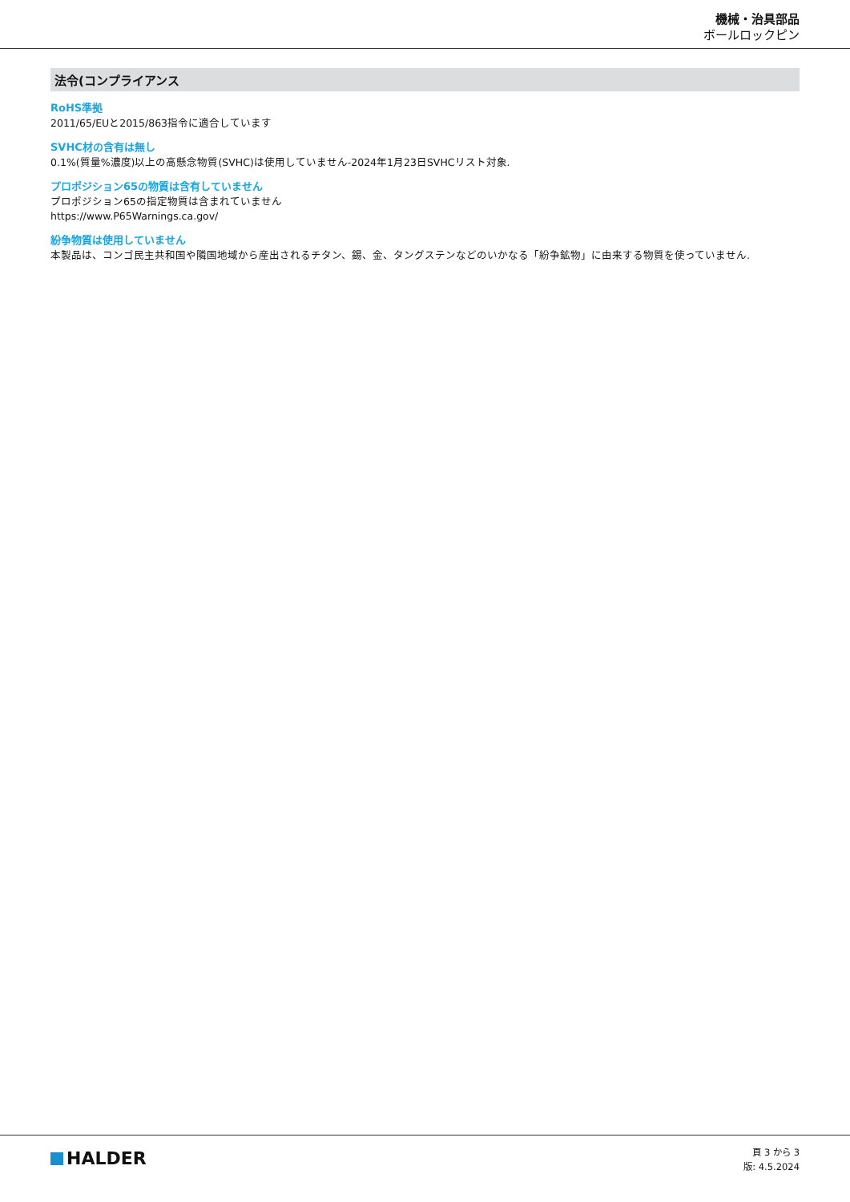機械・治具部品
ボールロックピン
法令(コンプライアンス
RoHS準拠
2011/65/EUと2015/863指令に適合しています
SVHC材の含有は無し
0.1%(質量%濃度)以上の高懸念物質(SVHC)は使用していません-2024年1月23日SVHCリスト対象.
プロポジション65の物質は含有していません
プロポジション65の指定物質は含まれていません
https://www.P65Warnings.ca.gov/
紛争物質は使用していません
本製品は、コンゴ民主共和国や隣国地域から産出されるチタン、錫、金、タングステンなどのいかなる「紛争鉱物」に由来する物質を使っていません.
HALDER
頁 3 から 3
版: 4.5.2024